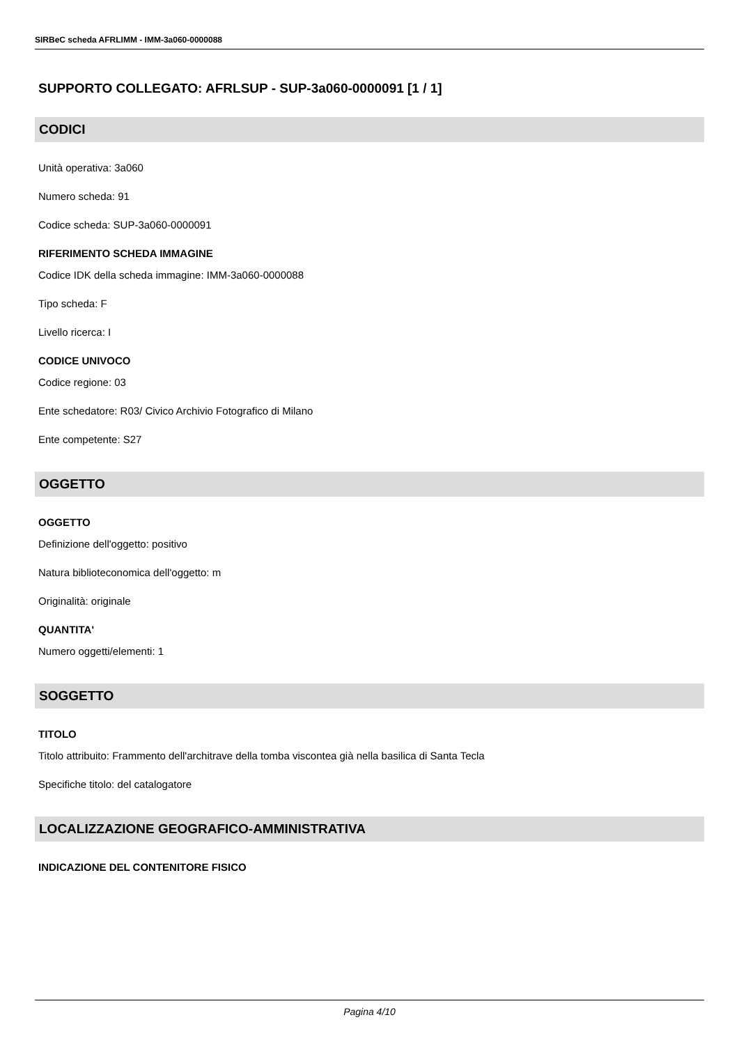SIRBeC scheda AFRLIMM - IMM-3a060-0000088
SUPPORTO COLLEGATO: AFRLSUP - SUP-3a060-0000091 [1 / 1]
CODICI
Unità operativa: 3a060
Numero scheda: 91
Codice scheda: SUP-3a060-0000091
RIFERIMENTO SCHEDA IMMAGINE
Codice IDK della scheda immagine: IMM-3a060-0000088
Tipo scheda: F
Livello ricerca: I
CODICE UNIVOCO
Codice regione: 03
Ente schedatore: R03/ Civico Archivio Fotografico di Milano
Ente competente: S27
OGGETTO
OGGETTO
Definizione dell'oggetto: positivo
Natura biblioteconomica dell'oggetto: m
Originalità: originale
QUANTITA'
Numero oggetti/elementi: 1
SOGGETTO
TITOLO
Titolo attribuito: Frammento dell'architrave della tomba viscontea già nella basilica di Santa Tecla
Specifiche titolo: del catalogatore
LOCALIZZAZIONE GEOGRAFICO-AMMINISTRATIVA
INDICAZIONE DEL CONTENITORE FISICO
Pagina 4/10